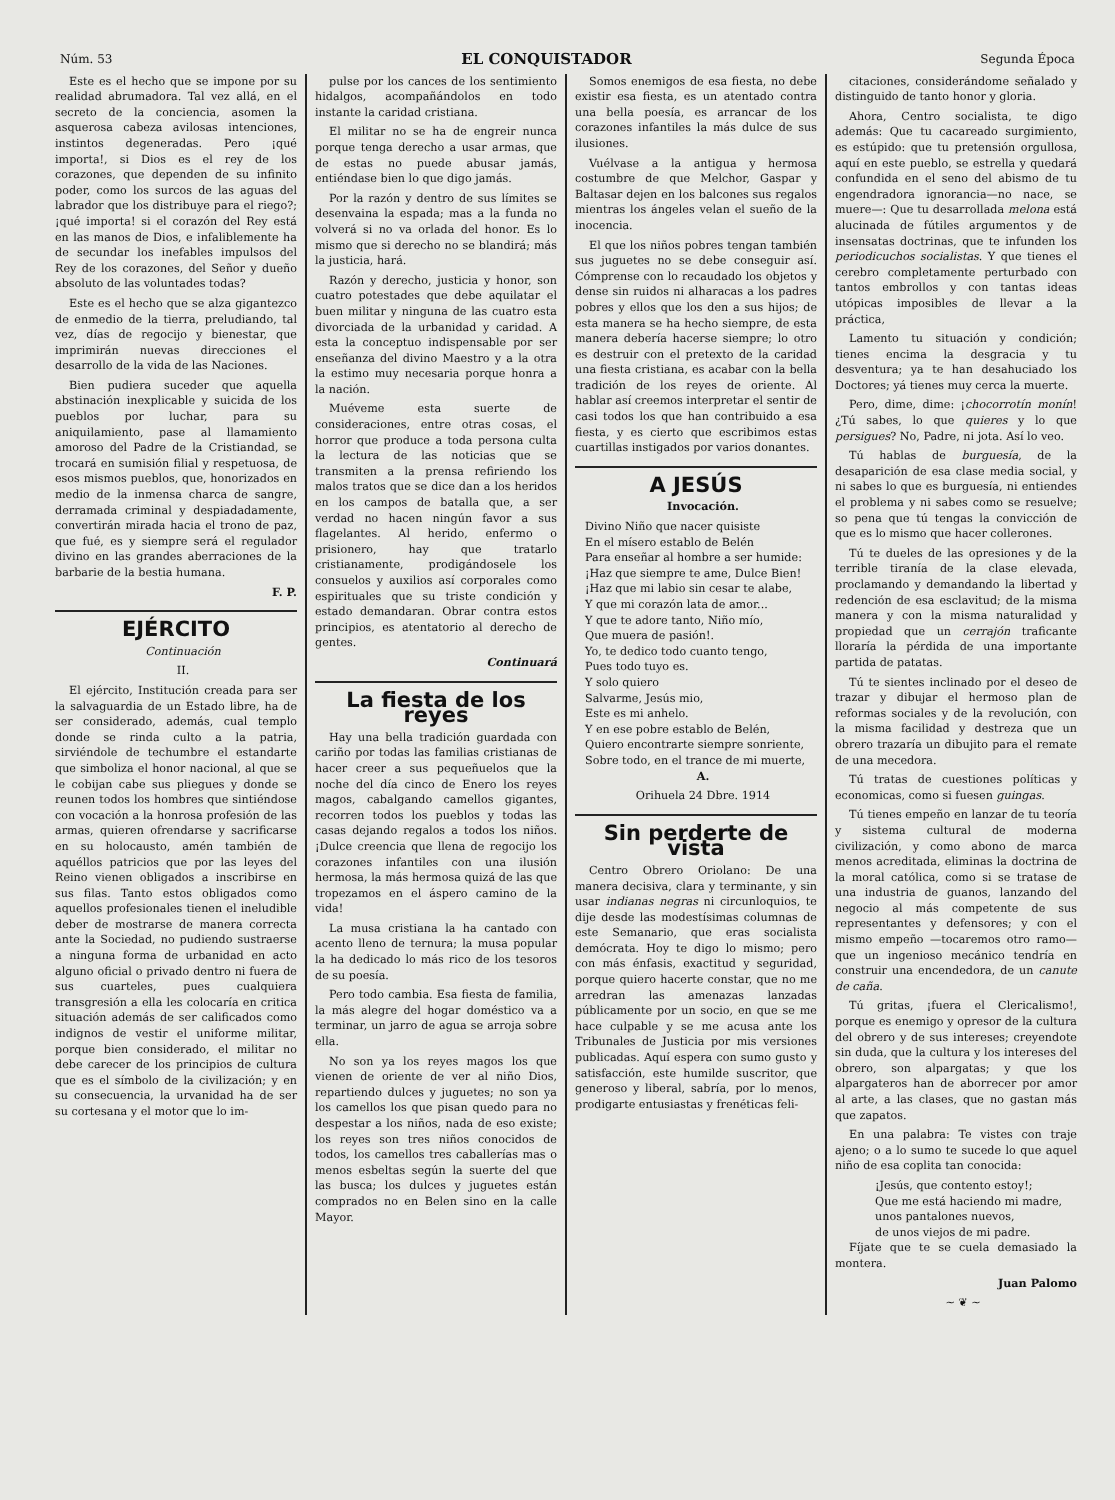Núm. 53 EL CONQUISTADOR Segunda Época
Este es el hecho que se impone por su realidad abrumadora. Tal vez allá, en el secreto de la conciencia, asomen la asquerosa cabeza avilosas intenciones, instintos degeneradas. Pero ¡qué importa!, si Dios es el rey de los corazones, que dependen de su infinito poder, como los surcos de las aguas del labrador que los distribuye para el riego?; ¡qué importa! si el corazón del Rey está en las manos de Dios, e infaliblemente ha de secundar los inefables impulsos del Rey de los corazones, del Señor y dueño absoluto de las voluntades todas?
Este es el hecho que se alza gigantezco de enmedio de la tierra, preludiando, tal vez, días de regocijo y bienestar, que imprimirán nuevas direcciones el desarrollo de la vida de las Naciones.
Bien pudiera suceder que aquella abstinación inexplicable y suicida de los pueblos por luchar, para su aniquilamiento, pase al llamamiento amoroso del Padre de la Cristiandad, se trocará en sumisión filial y respetuosa, de esos mismos pueblos, que, honorizados en medio de la inmensa charca de sangre, derramada criminal y despiadadamente, convertirán mirada hacia el trono de paz, que fué, es y siempre será el regulador divino en las grandes aberraciones de la barbarie de la bestia humana.
F. P.
EJÉRCITO
Continuación
II.
El ejército, Institución creada para ser la salvaguardia de un Estado libre, ha de ser considerado, además, cual templo donde se rinda culto a la patria, sirviéndole de techumbre el estandarte que simboliza el honor nacional, al que se le cobijan cabe sus pliegues y donde se reunen todos los hombres que sintiéndose con vocación a la honrosa profesión de las armas, quieren ofrendarse y sacrificarse en su holocausto, amén también de aquéllos patricios que por las leyes del Reino vienen obligados a inscribirse en sus filas. Tanto estos obligados como aquellos profesionales tienen el ineludible deber de mostrarse de manera correcta ante la Sociedad, no pudiendo sustraerse a ninguna forma de urbanidad en acto alguno oficial o privado dentro ni fuera de sus cuarteles, pues cualquiera transgresión a ella les colocaría en critica situación además de ser calificados como indignos de vestir el uniforme militar, porque bien considerado, el militar no debe carecer de los principios de cultura que es el símbolo de la civilización; y en su consecuencia, la urvanidad ha de ser su cortesana y el motor que lo im-
pulse por los cances de los sentimiento hidalgos, acompañándolos en todo instante la caridad cristiana.
El militar no se ha de engreir nunca porque tenga derecho a usar armas, que de estas no puede abusar jamás, entiéndase bien lo que digo jamás.
Por la razón y dentro de sus límites se desenvaina la espada; mas a la funda no volverá si no va orlada del honor. Es lo mismo que si derecho no se blandirá; más la justicia, hará.
Razón y derecho, justicia y honor, son cuatro potestades que debe aquilatar el buen militar y ninguna de las cuatro esta divorciada de la urbanidad y caridad. A esta la conceptuo indispensable por ser enseñanza del divino Maestro y a la otra la estimo muy necesaria porque honra a la nación.
Muéveme esta suerte de consideraciones, entre otras cosas, el horror que produce a toda persona culta la lectura de las noticias que se transmiten a la prensa refiriendo los malos tratos que se dice dan a los heridos en los campos de batalla que, a ser verdad no hacen ningún favor a sus flagelantes. Al herido, enfermo o prisionero, hay que tratarlo cristianamente, prodigándosele los consuelos y auxilios así corporales como espirituales que su triste condición y estado demandaran. Obrar contra estos principios, es atentatorio al derecho de gentes.
Continuará
La fiesta de los reyes
Hay una bella tradición guardada con cariño por todas las familias cristianas de hacer creer a sus pequeñuelos que la noche del día cinco de Enero los reyes magos, cabalgando camellos gigantes, recorren todos los pueblos y todas las casas dejando regalos a todos los niños. ¡Dulce creencia que llena de regocijo los corazones infantiles con una ilusión hermosa, la más hermosa quizá de las que tropezamos en el áspero camino de la vida!
La musa cristiana la ha cantado con acento lleno de ternura; la musa popular la ha dedicado lo más rico de los tesoros de su poesía.
Pero todo cambia. Esa fiesta de familia, la más alegre del hogar doméstico va a terminar, un jarro de agua se arroja sobre ella.
No son ya los reyes magos los que vienen de oriente de ver al niño Dios, repartiendo dulces y juguetes; no son ya los camellos los que pisan quedo para no despestar a los niños, nada de eso existe; los reyes son tres niños conocidos de todos, los camellos tres caballerías mas o menos esbeltas según la suerte del que las busca; los dulces y juguetes están comprados no en Belen sino en la calle Mayor.
Somos enemigos de esa fiesta, no debe existir esa fiesta, es un atentado contra una bella poesía, es arrancar de los corazones infantiles la más dulce de sus ilusiones.
Vuélvase a la antigua y hermosa costumbre de que Melchor, Gaspar y Baltasar dejen en los balcones sus regalos mientras los ángeles velan el sueño de la inocencia.
El que los niños pobres tengan también sus juguetes no se debe conseguir así. Cómprense con lo recaudado los objetos y dense sin ruidos ni alharacas a los padres pobres y ellos que los den a sus hijos; de esta manera se ha hecho siempre, de esta manera debería hacerse siempre; lo otro es destruir con el pretexto de la caridad una fiesta cristiana, es acabar con la bella tradición de los reyes de oriente. Al hablar así creemos interpretar el sentir de casi todos los que han contribuido a esa fiesta, y es cierto que escribimos estas cuartillas instigados por varios donantes.
A JESÚS
Invocación.
Divino Niño que nacer quisiste
En el mísero establo de Belén
Para enseñar al hombre a ser humide:
¡Haz que siempre te ame, Dulce Bien!
¡Haz que mi labio sin cesar te alabe,
Y que mi corazón lata de amor...
Y que te adore tanto, Niño mío,
Que muera de pasión!.
Yo, te dedico todo cuanto tengo,
Pues todo tuyo es.
Y solo quiero
Salvarme, Jesús mio,
Este es mi anhelo.
Y en ese pobre establo de Belén,
Quiero encontrarte siempre sonriente,
Sobre todo, en el trance de mi muerte,
A.
Orihuela 24 Dbre. 1914
Sin perderte de vista
Centro Obrero Oriolano: De una manera decisiva, clara y terminante, y sin usar indianas negras ni circunloquios, te dije desde las modestísimas columnas de este Semanario, que eras socialista demócrata. Hoy te digo lo mismo; pero con más énfasis, exactitud y seguridad, porque quiero hacerte constar, que no me arredran las amenazas lanzadas públicamente por un socio, en que se me hace culpable y se me acusa ante los Tribunales de Justicia por mis versiones publicadas. Aquí espera con sumo gusto y satisfacción, este humilde suscritor, que generoso y liberal, sabría, por lo menos, prodigarte entusiastas y frenéticas feli-
citaciones, considerándome señalado y distinguido de tanto honor y gloria.
Ahora, Centro socialista, te digo además: Que tu cacareado surgimiento, es estúpido: que tu pretensión orgullosa, aquí en este pueblo, se estrella y quedará confundida en el seno del abismo de tu engendradora ignorancia—no nace, se muere—: Que tu desarrollada melona está alucinada de fútiles argumentos y de insensatas doctrinas, que te infunden los periodicuchos socialistas. Y que tienes el cerebro completamente perturbado con tantos embrollos y con tantas ideas utópicas imposibles de llevar a la práctica,
Lamento tu situación y condición; tienes encima la desgracia y tu desventura; ya te han desahuciado los Doctores; yá tienes muy cerca la muerte.
Pero, dime, dime: ¡chocorrotín monín! ¿Tú sabes, lo que quieres y lo que persigues? No, Padre, ni jota. Así lo veo.
Tú hablas de burguesía, de la desaparición de esa clase media social, y ni sabes lo que es burguesía, ni entiendes el problema y ni sabes como se resuelve; so pena que tú tengas la convicción de que es lo mismo que hacer collerones.
Tú te dueles de las opresiones y de la terrible tiranía de la clase elevada, proclamando y demandando la libertad y redención de esa esclavitud; de la misma manera y con la misma naturalidad y propiedad que un cerrajón traficante lloraría la pérdida de una importante partida de patatas.
Tú te sientes inclinado por el deseo de trazar y dibujar el hermoso plan de reformas sociales y de la revolución, con la misma facilidad y destreza que un obrero trazaría un dibujito para el remate de una mecedora.
Tú tratas de cuestiones políticas y economicas, como si fuesen guingas.
Tú tienes empeño en lanzar de tu teoría y sistema cultural de moderna civilización, y como abono de marca menos acreditada, eliminas la doctrina de la moral católica, como si se tratase de una industria de guanos, lanzando del negocio al más competente de sus representantes y defensores; y con el mismo empeño —tocaremos otro ramo— que un ingenioso mecánico tendría en construir una encendedora, de un canute de caña.
Tú gritas, ¡fuera el Clericalismo!, porque es enemigo y opresor de la cultura del obrero y de sus intereses; creyendote sin duda, que la cultura y los intereses del obrero, son alpargatas; y que los alpargateros han de aborrecer por amor al arte, a las clases, que no gastan más que zapatos.
En una palabra: Te vistes con traje ajeno; o a lo sumo te sucede lo que aquel niño de esa coplita tan conocida:
¡Jesús, que contento estoy!;
Que me está haciendo mi madre,
unos pantalones nuevos,
de unos viejos de mi padre.
Fíjate que te se cuela demasiado la montera.
Juan Palomo
~ ❦ ~